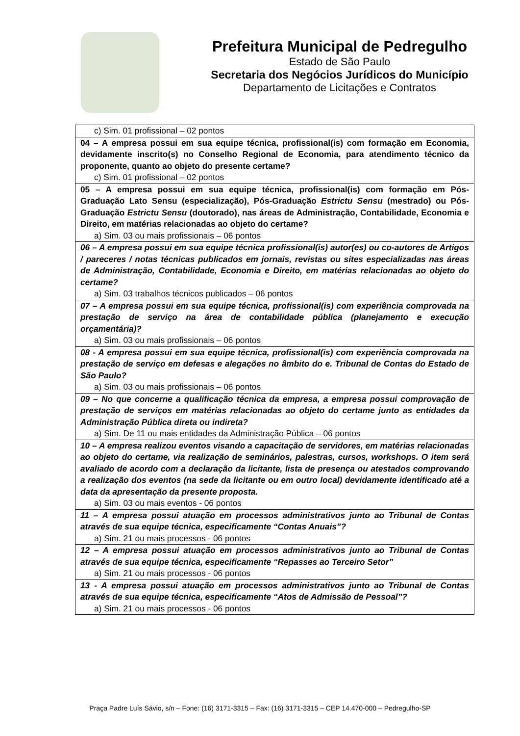Prefeitura Municipal de Pedregulho
Estado de São Paulo
Secretaria dos Negócios Jurídicos do Município
Departamento de Licitações e Contratos
| c) Sim. 01 profissional – 02 pontos |
| 04 – A empresa possui em sua equipe técnica, profissional(is) com formação em Economia, devidamente inscrito(s) no Conselho Regional de Economia, para atendimento técnico da proponente, quanto ao objeto do presente certame? c) Sim. 01 profissional – 02 pontos |
| 05 – A empresa possui em sua equipe técnica, profissional(is) com formação em Pós-Graduação Lato Sensu (especialização), Pós-Graduação Estrictu Sensu (mestrado) ou Pós-Graduação Estrictu Sensu (doutorado), nas áreas de Administração, Contabilidade, Economia e Direito, em matérias relacionadas ao objeto do certame? a) Sim. 03 ou mais profissionais – 06 pontos |
| 06 – A empresa possui em sua equipe técnica profissional(is) autor(es) ou co-autores de Artigos / pareceres / notas técnicas publicados em jornais, revistas ou sites especializadas nas áreas de Administração, Contabilidade, Economia e Direito, em matérias relacionadas ao objeto do certame? a) Sim. 03 trabalhos técnicos publicados – 06 pontos |
| 07 – A empresa possui em sua equipe técnica, profissional(is) com experiência comprovada na prestação de serviço na área de contabilidade pública (planejamento e execução orçamentária)? a) Sim. 03 ou mais profissionais – 06 pontos |
| 08 - A empresa possui em sua equipe técnica, profissional(is) com experiência comprovada na prestação de serviço em defesas e alegações no âmbito do e. Tribunal de Contas do Estado de São Paulo? a) Sim. 03 ou mais profissionais – 06 pontos |
| 09 – No que concerne a qualificação técnica da empresa, a empresa possui comprovação de prestação de serviços em matérias relacionadas ao objeto do certame junto as entidades da Administração Pública direta ou indireta? a) Sim. De 11 ou mais entidades da Administração Pública – 06 pontos |
| 10 – A empresa realizou eventos visando a capacitação de servidores, em matérias relacionadas ao objeto do certame, via realização de seminários, palestras, cursos, workshops. O item será avaliado de acordo com a declaração da licitante, lista de presença ou atestados comprovando a realização dos eventos (na sede da licitante ou em outro local) devidamente identificado até a data da apresentação da presente proposta. a) Sim. 03 ou mais eventos - 06 pontos |
| 11 – A empresa possui atuação em processos administrativos junto ao Tribunal de Contas através de sua equipe técnica, especificamente “Contas Anuais”? a) Sim. 21 ou mais processos - 06 pontos |
| 12 – A empresa possui atuação em processos administrativos junto ao Tribunal de Contas através de sua equipe técnica, especificamente “Repasses ao Terceiro Setor” a) Sim. 21 ou mais processos - 06 pontos |
| 13 - A empresa possui atuação em processos administrativos junto ao Tribunal de Contas através de sua equipe técnica, especificamente “Atos de Admissão de Pessoal”? a) Sim. 21 ou mais processos - 06 pontos |
Praça Padre Luís Sávio, s/n – Fone: (16) 3171-3315 – Fax: (16) 3171-3315 – CEP 14.470-000 – Pedregulho-SP